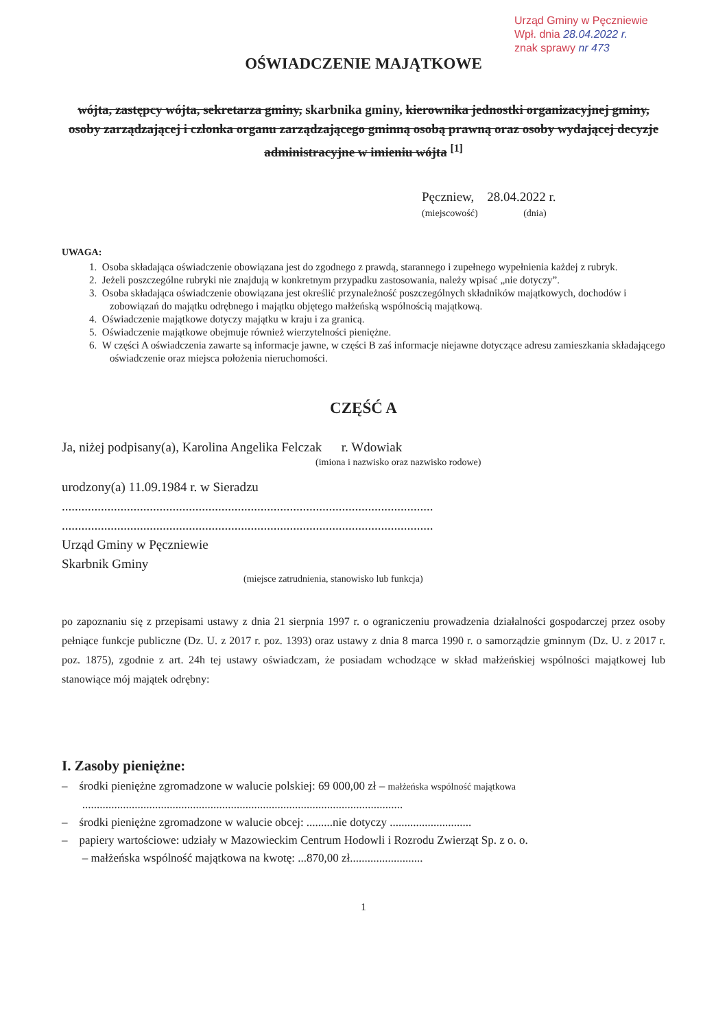Urząd Gminy w Pęczniewie
Wpł. dnia 28.04.2022 r.
znak sprawy nr 473
OŚWIADCZENIE MAJĄTKOWE
wójta, zastępcy wójta, sekretarza gminy, skarbnika gminy, kierownika jednostki organizacyjnej gminy, osoby zarządzającej i członka organu zarządzającego gminną osobą prawną oraz osoby wydającej decyzje administracyjne w imieniu wójta <sup>[1]</sup>
Pęczniew, 28.04.2022 r.
(miejscowość) (dnia)
UWAGA:
1. Osoba składająca oświadczenie obowiązana jest do zgodnego z prawdą, starannego i zupełnego wypełnienia każdej z rubryk.
2. Jeżeli poszczególne rubryki nie znajdują w konkretnym przypadku zastosowania, należy wpisać „nie dotyczy”.
3. Osoba składająca oświadczenie obowiązana jest określić przynależność poszczególnych składników majątkowych, dochodów i zobowiązań do majątku odrębnego i majątku objętego małżeńską wspólnością majątkową.
4. Oświadczenie majątkowe dotyczy majątku w kraju i za granicą.
5. Oświadczenie majątkowe obejmuje również wierzytelności pieniężne.
6. W części A oświadczenia zawarte są informacje jawne, w części B zaś informacje niejawne dotyczące adresu zamieszkania składającego oświadczenie oraz miejsca położenia nieruchomości.
CZĘŚĆ A
Ja, niżej podpisany(a), Karolina Angelika Felczak r. Wdowiak
(imiona i nazwisko oraz nazwisko rodowe)
urodzony(a) 11.09.1984 r. w Sieradzu
..................................................................................................................
..................................................................................................................
Urząd Gminy w Pęczniewie
Skarbnik Gminy
(miejsce zatrudnienia, stanowisko lub funkcja)
po zapoznaniu się z przepisami ustawy z dnia 21 sierpnia 1997 r. o ograniczeniu prowadzenia działalności gospodarczej przez osoby pełniące funkcje publiczne (Dz. U. z 2017 r. poz. 1393) oraz ustawy z dnia 8 marca 1990 r. o samorządzie gminnym (Dz. U. z 2017 r. poz. 1875), zgodnie z art. 24h tej ustawy oświadczam, że posiadam wchodzące w skład małżeńskiej wspólności majątkowej lub stanowiące mój majątek odrębny:
I. Zasoby pieniężne:
– środki pieniężne zgromadzone w walucie polskiej: 69 000,00 zł – małżeńska wspólność majątkowa
..............................................................................................................
– środki pieniężne zgromadzone w walucie obcej: .........nie dotyczy ............................
– papiery wartościowe: udziały w Mazowieckim Centrum Hodowli i Rozrodu Zwierząt Sp. z o. o.
– małżeńska wspólność majątkowa na kwotę: ...870,00 zł.........................
1